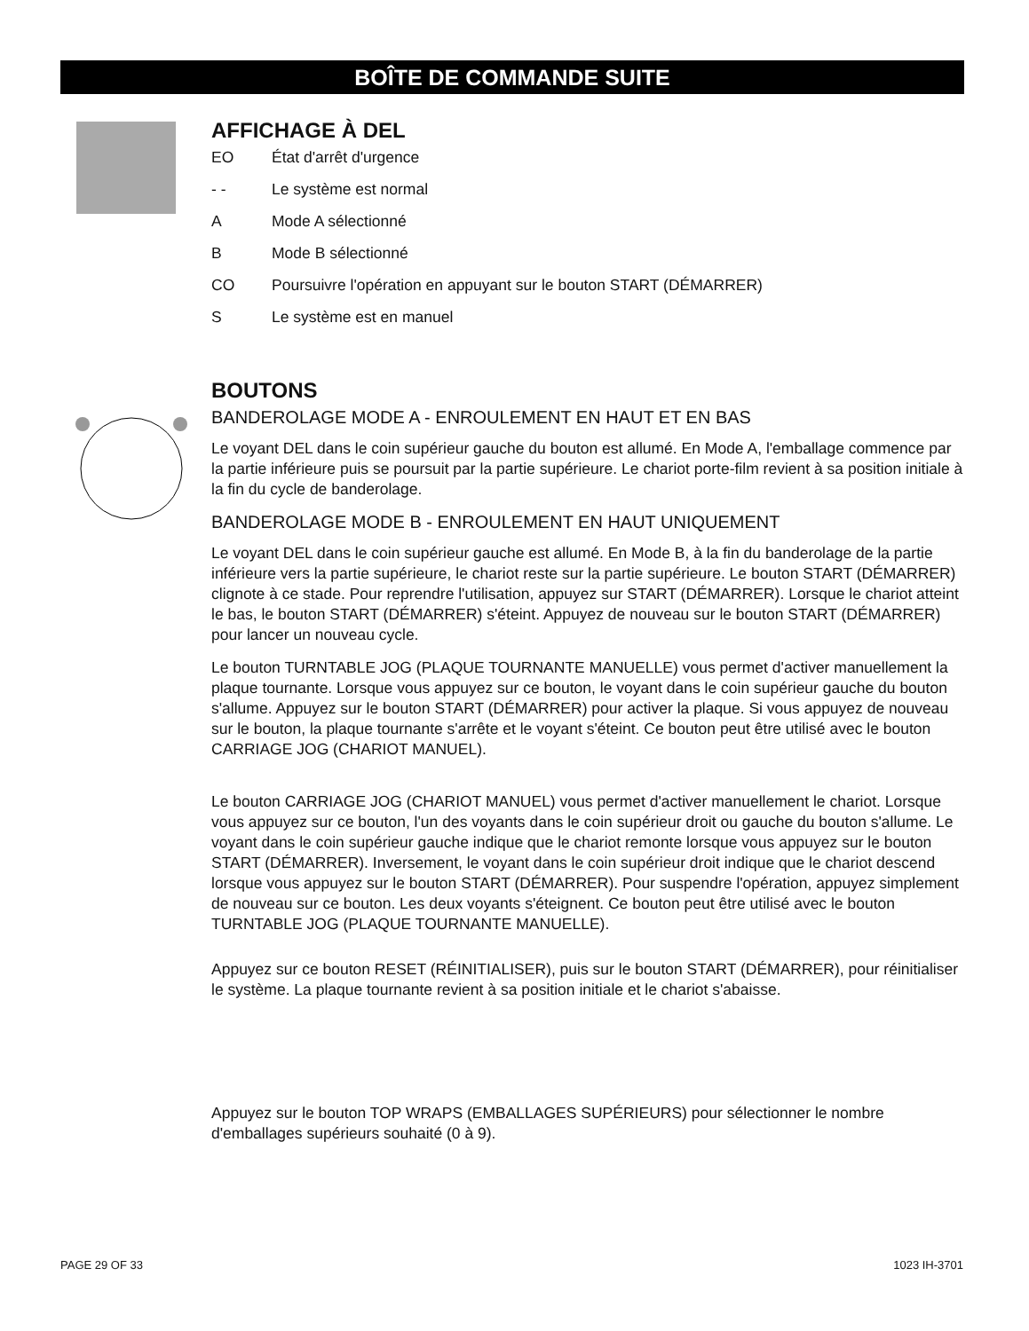BOÎTE DE COMMANDE SUITE
AFFICHAGE À DEL
EO État d'arrêt d'urgence
- - Le système est normal
A Mode A sélectionné
B Mode B sélectionné
CO Poursuivre l'opération en appuyant sur le bouton START (DÉMARRER)
S Le système est en manuel
BOUTONS
BANDEROLAGE MODE A - ENROULEMENT EN HAUT ET EN BAS
Le voyant DEL dans le coin supérieur gauche du bouton est allumé. En Mode A, l'emballage commence par la partie inférieure puis se poursuit par la partie supérieure. Le chariot porte-film revient à sa position initiale à la fin du cycle de banderolage.
BANDEROLAGE MODE B - ENROULEMENT EN HAUT UNIQUEMENT
Le voyant DEL dans le coin supérieur gauche est allumé. En Mode B, à la fin du banderolage de la partie inférieure vers la partie supérieure, le chariot reste sur la partie supérieure. Le bouton START (DÉMARRER) clignote à ce stade. Pour reprendre l'utilisation, appuyez sur START (DÉMARRER). Lorsque le chariot atteint le bas, le bouton START (DÉMARRER) s'éteint. Appuyez de nouveau sur le bouton START (DÉMARRER) pour lancer un nouveau cycle.
Le bouton TURNTABLE JOG (PLAQUE TOURNANTE MANUELLE) vous permet d'activer manuellement la plaque tournante. Lorsque vous appuyez sur ce bouton, le voyant dans le coin supérieur gauche du bouton s'allume. Appuyez sur le bouton START (DÉMARRER) pour activer la plaque. Si vous appuyez de nouveau sur le bouton, la plaque tournante s'arrête et le voyant s'éteint. Ce bouton peut être utilisé avec le bouton CARRIAGE JOG (CHARIOT MANUEL).
Le bouton CARRIAGE JOG (CHARIOT MANUEL) vous permet d'activer manuellement le chariot. Lorsque vous appuyez sur ce bouton, l'un des voyants dans le coin supérieur droit ou gauche du bouton s'allume. Le voyant dans le coin supérieur gauche indique que le chariot remonte lorsque vous appuyez sur le bouton START (DÉMARRER). Inversement, le voyant dans le coin supérieur droit indique que le chariot descend lorsque vous appuyez sur le bouton START (DÉMARRER). Pour suspendre l'opération, appuyez simplement de nouveau sur ce bouton. Les deux voyants s'éteignent. Ce bouton peut être utilisé avec le bouton TURNTABLE JOG (PLAQUE TOURNANTE MANUELLE).
Appuyez sur ce bouton RESET (RÉINITIALISER), puis sur le bouton START (DÉMARRER), pour réinitialiser le système. La plaque tournante revient à sa position initiale et le chariot s'abaisse.
Appuyez sur le bouton TOP WRAPS (EMBALLAGES SUPÉRIEURS) pour sélectionner le nombre d'emballages supérieurs souhaité (0 à 9).
PAGE 29 OF 33 1023 IH-3701